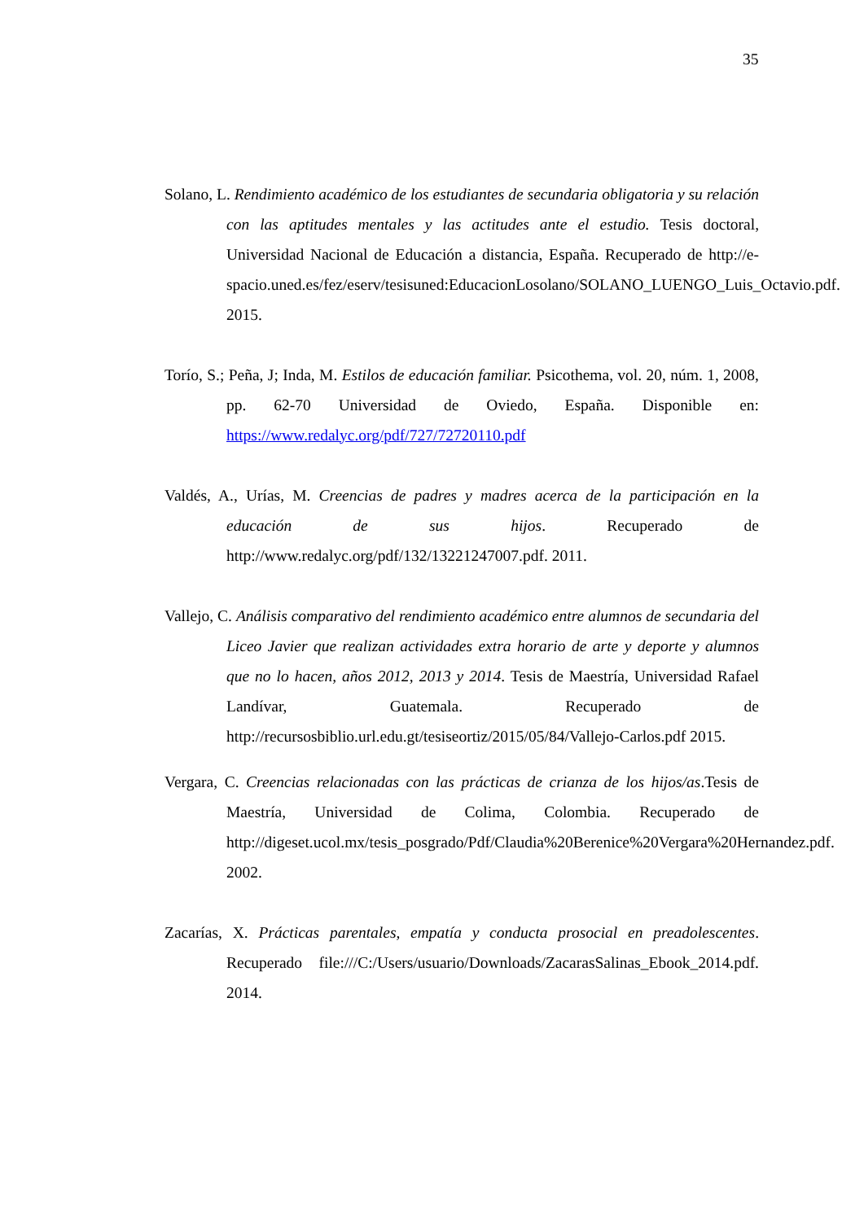35
Solano, L. Rendimiento académico de los estudiantes de secundaria obligatoria y su relación con las aptitudes mentales y las actitudes ante el estudio. Tesis doctoral, Universidad Nacional de Educación a distancia, España. Recuperado de http://e-spacio.uned.es/fez/eserv/tesisuned:EducacionLosolano/SOLANO_LUENGO_Luis_Octavio.pdf. 2015.
Torío, S.; Peña, J; Inda, M. Estilos de educación familiar. Psicothema, vol. 20, núm. 1, 2008, pp. 62-70 Universidad de Oviedo, España. Disponible en: https://www.redalyc.org/pdf/727/72720110.pdf
Valdés, A., Urías, M. Creencias de padres y madres acerca de la participación en la educación de sus hijos. Recuperado de http://www.redalyc.org/pdf/132/13221247007.pdf. 2011.
Vallejo, C. Análisis comparativo del rendimiento académico entre alumnos de secundaria del Liceo Javier que realizan actividades extra horario de arte y deporte y alumnos que no lo hacen, años 2012, 2013 y 2014. Tesis de Maestría, Universidad Rafael Landívar, Guatemala. Recuperado de http://recursosbiblio.url.edu.gt/tesiseortiz/2015/05/84/Vallejo-Carlos.pdf 2015.
Vergara, C. Creencias relacionadas con las prácticas de crianza de los hijos/as.Tesis de Maestría, Universidad de Colima, Colombia. Recuperado de http://digeset.ucol.mx/tesis_posgrado/Pdf/Claudia%20Berenice%20Vergara%20Hernandez.pdf. 2002.
Zacarías, X. Prácticas parentales, empatía y conducta prosocial en preadolescentes. Recuperado file:///C:/Users/usuario/Downloads/ZacarasSalinas_Ebook_2014.pdf. 2014.